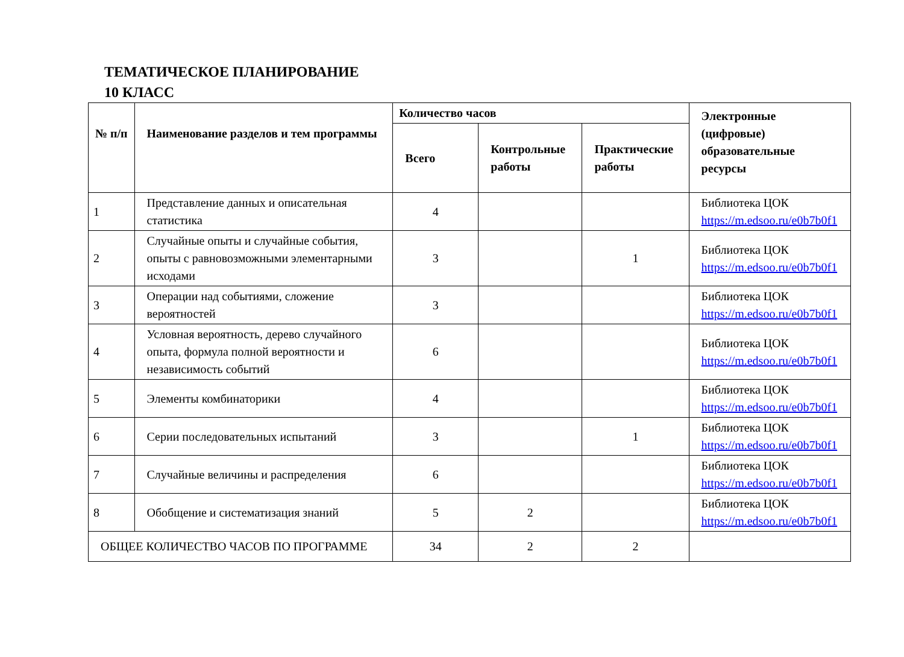ТЕМАТИЧЕСКОЕ ПЛАНИРОВАНИЕ
10 КЛАСС
| № п/п | Наименование разделов и тем программы | Количество часов | | | Электронные (цифровые) образовательные ресурсы |
| --- | --- | --- | --- | --- | --- |
| | | Всего | Контрольные работы | Практические работы | |
| 1 | Представление данных и описательная статистика | 4 | | | Библиотека ЦОК https://m.edsoo.ru/e0b7b0f1 |
| 2 | Случайные опыты и случайные события, опыты с равновозможными элементарными исходами | 3 | | 1 | Библиотека ЦОК https://m.edsoo.ru/e0b7b0f1 |
| 3 | Операции над событиями, сложение вероятностей | 3 | | | Библиотека ЦОК https://m.edsoo.ru/e0b7b0f1 |
| 4 | Условная вероятность, дерево случайного опыта, формула полной вероятности и независимость событий | 6 | | | Библиотека ЦОК https://m.edsoo.ru/e0b7b0f1 |
| 5 | Элементы комбинаторики | 4 | | | Библиотека ЦОК https://m.edsoo.ru/e0b7b0f1 |
| 6 | Серии последовательных испытаний | 3 | | 1 | Библиотека ЦОК https://m.edsoo.ru/e0b7b0f1 |
| 7 | Случайные величины и распределения | 6 | | | Библиотека ЦОК https://m.edsoo.ru/e0b7b0f1 |
| 8 | Обобщение и систематизация знаний | 5 | 2 | | Библиотека ЦОК https://m.edsoo.ru/e0b7b0f1 |
| ОБЩЕЕ КОЛИЧЕСТВО ЧАСОВ ПО ПРОГРАММЕ | | 34 | 2 | 2 | |